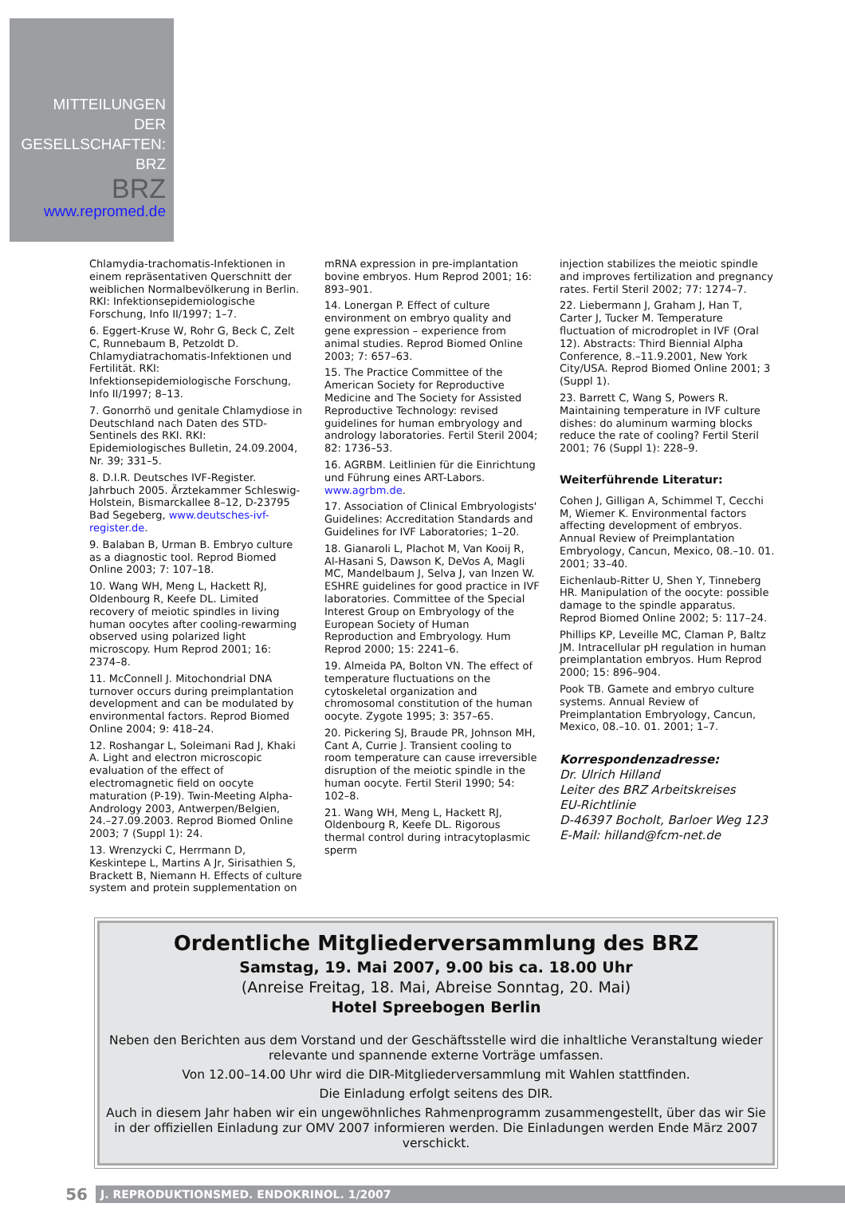MITTEILUNGEN
DER
GESELLSCHAFTEN:
BRZ
BRZ
www.repromed.de
Chlamydia-trachomatis-Infektionen in einem repräsentativen Querschnitt der weiblichen Normalbevölkerung in Berlin. RKI: Infektionsepidemiologische Forschung, Info II/1997; 1–7.
6. Eggert-Kruse W, Rohr G, Beck C, Zelt C, Runnebaum B, Petzoldt D. Chlamydiatrachomatis-Infektionen und Fertilität. RKI: Infektionsepidemiologische Forschung, Info II/1997; 8–13.
7. Gonorrhö und genitale Chlamydiose in Deutschland nach Daten des STD-Sentinels des RKI. RKI: Epidemiologisches Bulletin, 24.09.2004, Nr. 39; 331–5.
8. D.I.R. Deutsches IVF-Register. Jahrbuch 2005. Ärztekammer Schleswig-Holstein, Bismarckallee 8–12, D-23795 Bad Segeberg, www.deutsches-ivf-register.de.
9. Balaban B, Urman B. Embryo culture as a diagnostic tool. Reprod Biomed Online 2003; 7: 107–18.
10. Wang WH, Meng L, Hackett RJ, Oldenbourg R, Keefe DL. Limited recovery of meiotic spindles in living human oocytes after cooling-rewarming observed using polarized light microscopy. Hum Reprod 2001; 16: 2374–8.
11. McConnell J. Mitochondrial DNA turnover occurs during preimplantation development and can be modulated by environmental factors. Reprod Biomed Online 2004; 9: 418–24.
12. Roshangar L, Soleimani Rad J, Khaki A. Light and electron microscopic evaluation of the effect of electromagnetic field on oocyte maturation (P-19). Twin-Meeting Alpha-Andrology 2003, Antwerpen/Belgien, 24.–27.09.2003. Reprod Biomed Online 2003; 7 (Suppl 1): 24.
13. Wrenzycki C, Herrmann D, Keskintepe L, Martins A Jr, Sirisathien S, Brackett B, Niemann H. Effects of culture system and protein supplementation on
mRNA expression in pre-implantation bovine embryos. Hum Reprod 2001; 16: 893–901.
14. Lonergan P. Effect of culture environment on embryo quality and gene expression – experience from animal studies. Reprod Biomed Online 2003; 7: 657–63.
15. The Practice Committee of the American Society for Reproductive Medicine and The Society for Assisted Reproductive Technology: revised guidelines for human embryology and andrology laboratories. Fertil Steril 2004; 82: 1736–53.
16. AGRBM. Leitlinien für die Einrichtung und Führung eines ART-Labors. www.agrbm.de.
17. Association of Clinical Embryologists' Guidelines: Accreditation Standards and Guidelines for IVF Laboratories; 1–20.
18. Gianaroli L, Plachot M, Van Kooij R, Al-Hasani S, Dawson K, DeVos A, Magli MC, Mandelbaum J, Selva J, van Inzen W. ESHRE guidelines for good practice in IVF laboratories. Committee of the Special Interest Group on Embryology of the European Society of Human Reproduction and Embryology. Hum Reprod 2000; 15: 2241–6.
19. Almeida PA, Bolton VN. The effect of temperature fluctuations on the cytoskeletal organization and chromosomal constitution of the human oocyte. Zygote 1995; 3: 357–65.
20. Pickering SJ, Braude PR, Johnson MH, Cant A, Currie J. Transient cooling to room temperature can cause irreversible disruption of the meiotic spindle in the human oocyte. Fertil Steril 1990; 54: 102–8.
21. Wang WH, Meng L, Hackett RJ, Oldenbourg R, Keefe DL. Rigorous thermal control during intracytoplasmic sperm
injection stabilizes the meiotic spindle and improves fertilization and pregnancy rates. Fertil Steril 2002; 77: 1274–7.
22. Liebermann J, Graham J, Han T, Carter J, Tucker M. Temperature fluctuation of microdroplet in IVF (Oral 12). Abstracts: Third Biennial Alpha Conference, 8.–11.9.2001, New York City/USA. Reprod Biomed Online 2001; 3 (Suppl 1).
23. Barrett C, Wang S, Powers R. Maintaining temperature in IVF culture dishes: do aluminum warming blocks reduce the rate of cooling? Fertil Steril 2001; 76 (Suppl 1): 228–9.
Weiterführende Literatur:
Cohen J, Gilligan A, Schimmel T, Cecchi M, Wiemer K. Environmental factors affecting development of embryos. Annual Review of Preimplantation Embryology, Cancun, Mexico, 08.–10. 01. 2001; 33–40.
Eichenlaub-Ritter U, Shen Y, Tinneberg HR. Manipulation of the oocyte: possible damage to the spindle apparatus. Reprod Biomed Online 2002; 5: 117–24.
Phillips KP, Leveille MC, Claman P, Baltz JM. Intracellular pH regulation in human preimplantation embryos. Hum Reprod 2000; 15: 896–904.
Pook TB. Gamete and embryo culture systems. Annual Review of Preimplantation Embryology, Cancun, Mexico, 08.–10. 01. 2001; 1–7.
Korrespondenzadresse:
Dr. Ulrich Hilland
Leiter des BRZ Arbeitskreises
EU-Richtlinie
D-46397 Bocholt, Barloer Weg 123
E-Mail: hilland@fcm-net.de
Ordentliche Mitgliederversammlung des BRZ
Samstag, 19. Mai 2007, 9.00 bis ca. 18.00 Uhr
(Anreise Freitag, 18. Mai, Abreise Sonntag, 20. Mai)
Hotel Spreebogen Berlin
Neben den Berichten aus dem Vorstand und der Geschäftsstelle wird die inhaltliche Veranstaltung wieder relevante und spannende externe Vorträge umfassen.
Von 12.00–14.00 Uhr wird die DIR-Mitgliederversammlung mit Wahlen stattfinden.
Die Einladung erfolgt seitens des DIR.
Auch in diesem Jahr haben wir ein ungewöhnliches Rahmenprogramm zusammengestellt, über das wir Sie in der offiziellen Einladung zur OMV 2007 informieren werden. Die Einladungen werden Ende März 2007 verschickt.
56
J. REPRODUKTIONSMED. ENDOKRINOL. 1/2007